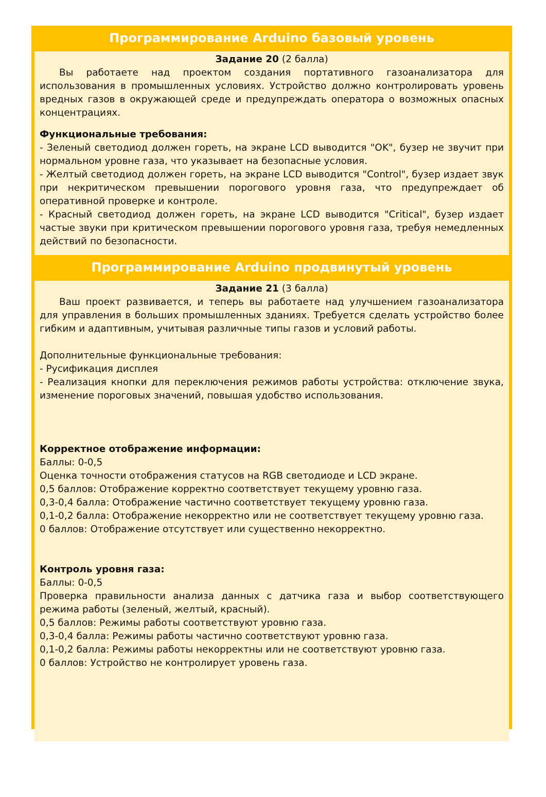Программирование Arduino базовый уровень
Задание 20 (2 балла)
Вы работаете над проектом создания портативного газоанализатора для использования в промышленных условиях. Устройство должно контролировать уровень вредных газов в окружающей среде и предупреждать оператора о возможных опасных концентрациях.
Функциональные требования:
- Зеленый светодиод должен гореть, на экране LCD выводится "OK", бузер не звучит при нормальном уровне газа, что указывает на безопасные условия.
- Желтый светодиод должен гореть, на экране LCD выводится "Control", бузер издает звук при некритическом превышении порогового уровня газа, что предупреждает об оперативной проверке и контроле.
- Красный светодиод должен гореть, на экране LCD выводится "Critical", бузер издает частые звуки при критическом превышении порогового уровня газа, требуя немедленных действий по безопасности.
Программирование Arduino продвинутый уровень
Задание 21 (3 балла)
Ваш проект развивается, и теперь вы работаете над улучшением газоанализатора для управления в больших промышленных зданиях. Требуется сделать устройство более гибким и адаптивным, учитывая различные типы газов и условий работы.
Дополнительные функциональные требования:
- Русификация дисплея
- Реализация кнопки для переключения режимов работы устройства: отключение звука, изменение пороговых значений, повышая удобство использования.
Корректное отображение информации:
Баллы: 0-0,5
Оценка точности отображения статусов на RGB светодиоде и LCD экране.
0,5 баллов: Отображение корректно соответствует текущему уровню газа.
0,3-0,4 балла: Отображение частично соответствует текущему уровню газа.
0,1-0,2 балла: Отображение некорректно или не соответствует текущему уровню газа.
0 баллов: Отображение отсутствует или существенно некорректно.
Контроль уровня газа:
Баллы: 0-0,5
Проверка правильности анализа данных с датчика газа и выбор соответствующего режима работы (зеленый, желтый, красный).
0,5 баллов: Режимы работы соответствуют уровню газа.
0,3-0,4 балла: Режимы работы частично соответствуют уровню газа.
0,1-0,2 балла: Режимы работы некорректны или не соответствуют уровню газа.
0 баллов: Устройство не контролирует уровень газа.